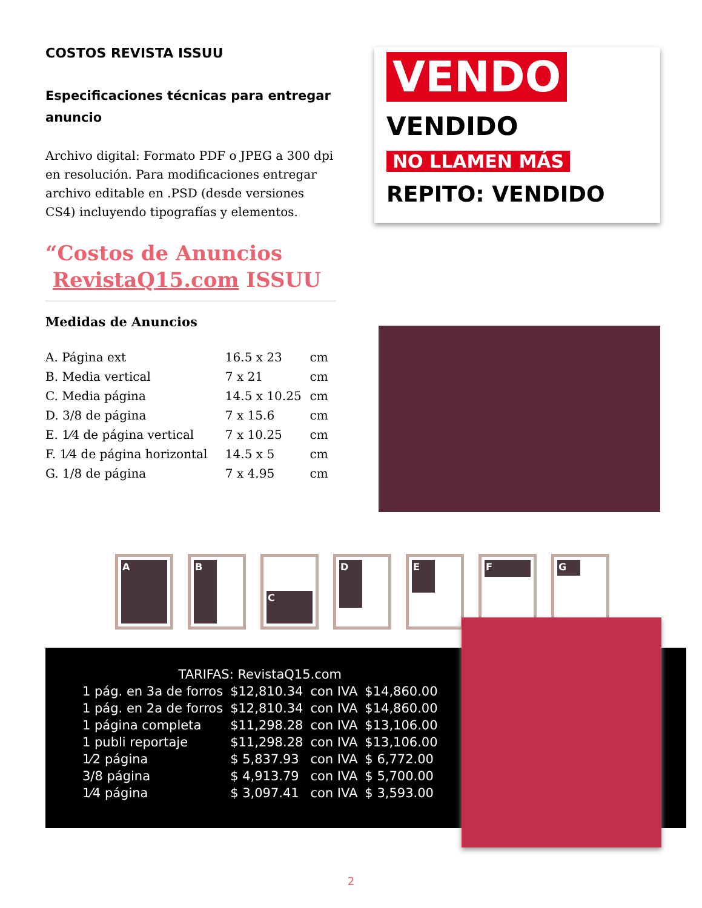COSTOS REVISTA ISSUU
Especificaciones técnicas para entregar anuncio
Archivo digital: Formato PDF o JPEG a 300 dpi en resolución. Para modificaciones entregar archivo editable en .PSD (desde versiones CS4) incluyendo tipografías y elementos.
“Costos de Anuncios
RevistaQ15.com ISSUU
Medidas de Anuncios
| A. Página ext | 16.5 x 23 | cm |
| B. Media vertical | 7 x 21 | cm |
| C. Media página | 14.5 x 10.25 | cm |
| D. 3/8 de página | 7 x 15.6 | cm |
| E. 1⁄4 de página vertical | 7 x 10.25 | cm |
| F. 1⁄4 de página horizontal | 14.5 x 5 | cm |
| G. 1/8 de página | 7 x 4.95 | cm |
VENDO
VENDIDO
NO LLAMEN MÁS
REPITO: VENDIDO
A
B
C
D
E
F
G
| TARIFAS: RevistaQ15.com | | | |
| 1 pág. en 3a de forros | $12,810.34 | con IVA | $14,860.00 |
| 1 pág. en 2a de forros | $12,810.34 | con IVA | $14,860.00 |
| 1 página completa | $11,298.28 | con IVA | $13,106.00 |
| 1 publi reportaje | $11,298.28 | con IVA | $13,106.00 |
| 1⁄2 página | $ 5,837.93 | con IVA | $ 6,772.00 |
| 3/8 página | $ 4,913.79 | con IVA | $ 5,700.00 |
| 1⁄4 página | $ 3,097.41 | con IVA | $ 3,593.00 |
2